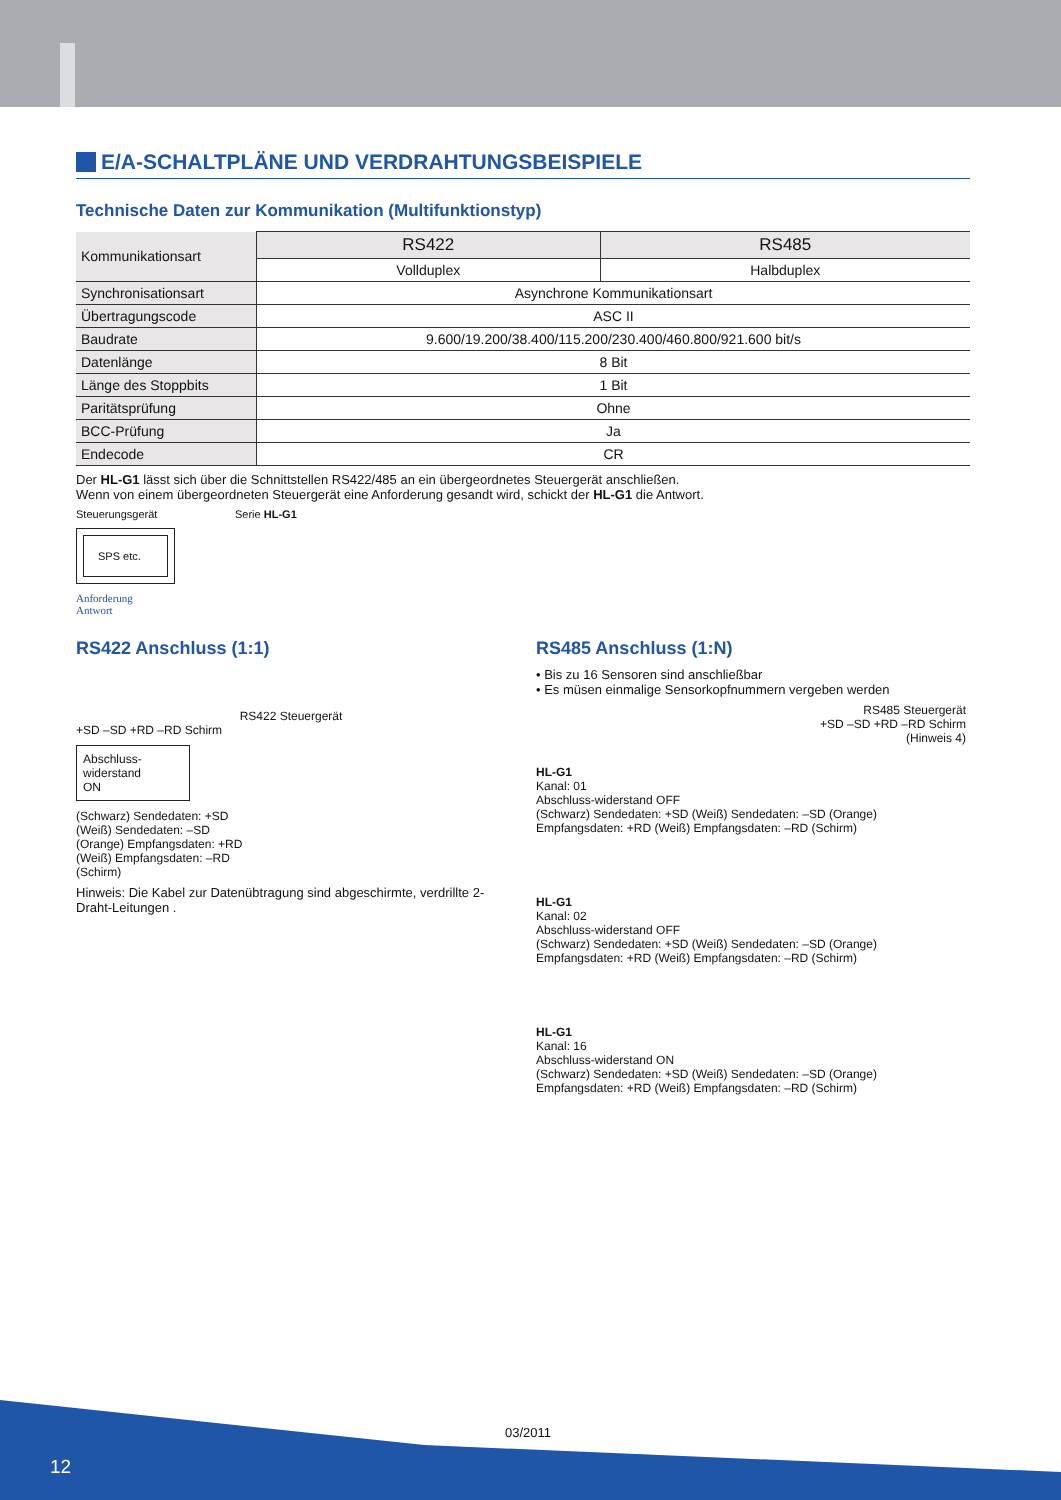E/A-SCHALTPLÄNE UND VERDRAHTUNGSBEISPIELE
Technische Daten zur Kommunikation (Multifunktionstyp)
| Kommunikationsart | RS422 | RS485 |
| | Vollduplex | Halbduplex |
| Synchronisationsart | Asynchrone Kommunikationsart | |
| Übertragungscode | ASC II | |
| Baudrate | 9.600/19.200/38.400/115.200/230.400/460.800/921.600 bit/s | |
| Datenlänge | 8 Bit | |
| Länge des Stoppbits | 1 Bit | |
| Paritätsprüfung | Ohne | |
| BCC-Prüfung | Ja | |
| Endecode | CR | |
Der HL-G1 lässt sich über die Schnittstellen RS422/485 an ein übergeordnetes Steuergerät anschließen.
Wenn von einem übergeordneten Steuergerät eine Anforderung gesandt wird, schickt der HL-G1 die Antwort.
Steuerungsgerät
SPS etc.
Anforderung
Antwort
Serie HL-G1
RS422 Anschluss (1:1)
RS422 Steuergerät
+SD –SD +RD –RD Schirm
Abschluss-
widerstand
ON
(Schwarz) Sendedaten: +SD
(Weiß) Sendedaten: –SD
(Orange) Empfangsdaten: +RD
(Weiß) Empfangsdaten: –RD
(Schirm)
Hinweis: Die Kabel zur Datenübtragung sind abgeschirmte, verdrillte 2-Draht-Leitungen .
RS485 Anschluss (1:N)
• Bis zu 16 Sensoren sind anschließbar
• Es müsen einmalige Sensorkopfnummern vergeben werden
RS485 Steuergerät
+SD –SD +RD –RD Schirm
(Hinweis 4)
HL-G1
Kanal: 01
Abschluss-widerstand OFF
(Schwarz) Sendedaten: +SD (Weiß) Sendedaten: –SD (Orange) Empfangsdaten: +RD (Weiß) Empfangsdaten: –RD (Schirm)
HL-G1
Kanal: 02
Abschluss-widerstand OFF
(Schwarz) Sendedaten: +SD (Weiß) Sendedaten: –SD (Orange) Empfangsdaten: +RD (Weiß) Empfangsdaten: –RD (Schirm)
HL-G1
Kanal: 16
Abschluss-widerstand ON
(Schwarz) Sendedaten: +SD (Weiß) Sendedaten: –SD (Orange) Empfangsdaten: +RD (Weiß) Empfangsdaten: –RD (Schirm)
03/2011
12